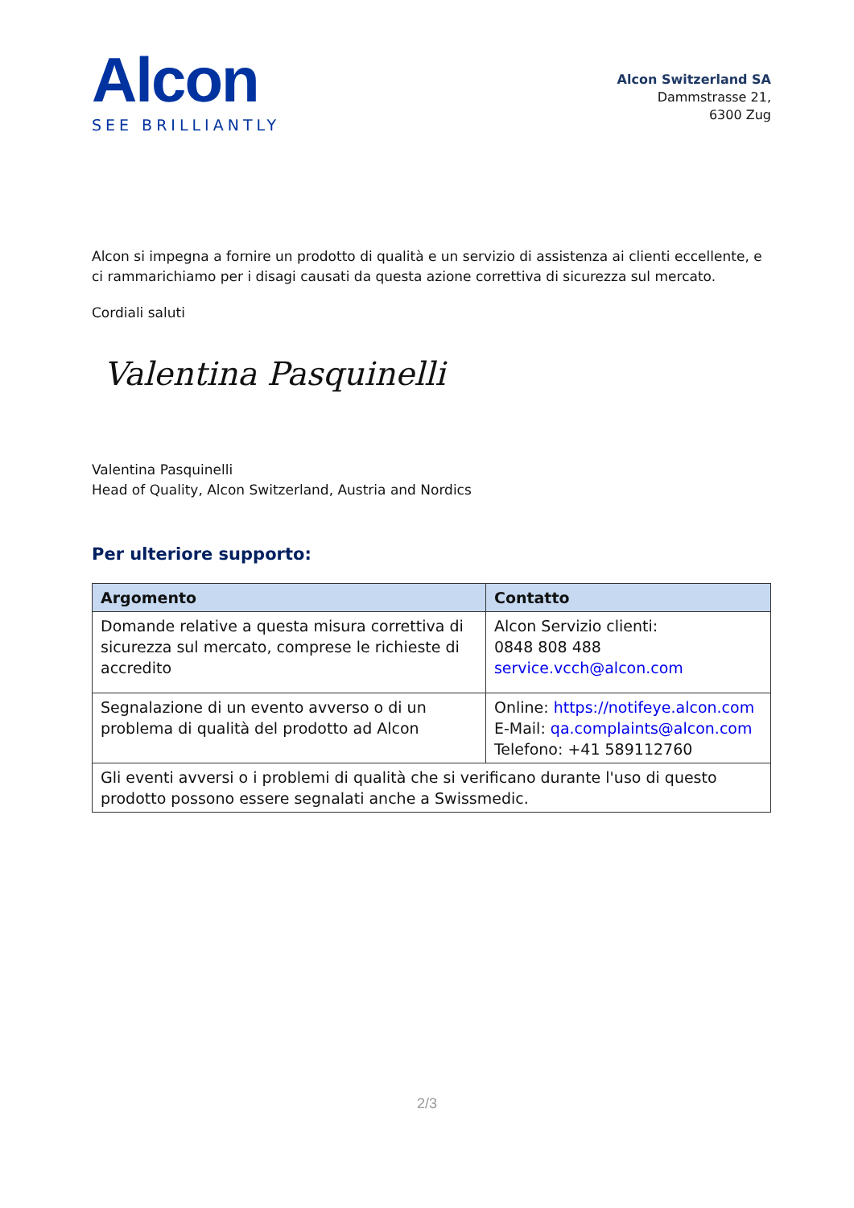Alcon
SEE BRILLIANTLY
Alcon Switzerland SA
Dammstrasse 21,
6300 Zug
Alcon si impegna a fornire un prodotto di qualità e un servizio di assistenza ai clienti eccellente, e ci rammarichiamo per i disagi causati da questa azione correttiva di sicurezza sul mercato.
Cordiali saluti
Valentina Pasquinelli
Valentina Pasquinelli
Head of Quality, Alcon Switzerland, Austria and Nordics
Per ulteriore supporto:
| Argomento | Contatto |
| --- | --- |
| Domande relative a questa misura correttiva di sicurezza sul mercato, comprese le richieste di accredito | Alcon Servizio clienti: 0848 808 488 service.vcch@alcon.com |
| Segnalazione di un evento avverso o di un problema di qualità del prodotto ad Alcon | Online: https://notifeye.alcon.com E-Mail: qa.complaints@alcon.com Telefono: +41 589112760 |
| Gli eventi avversi o i problemi di qualità che si verificano durante l'uso di questo prodotto possono essere segnalati anche a Swissmedic. | |
2/3